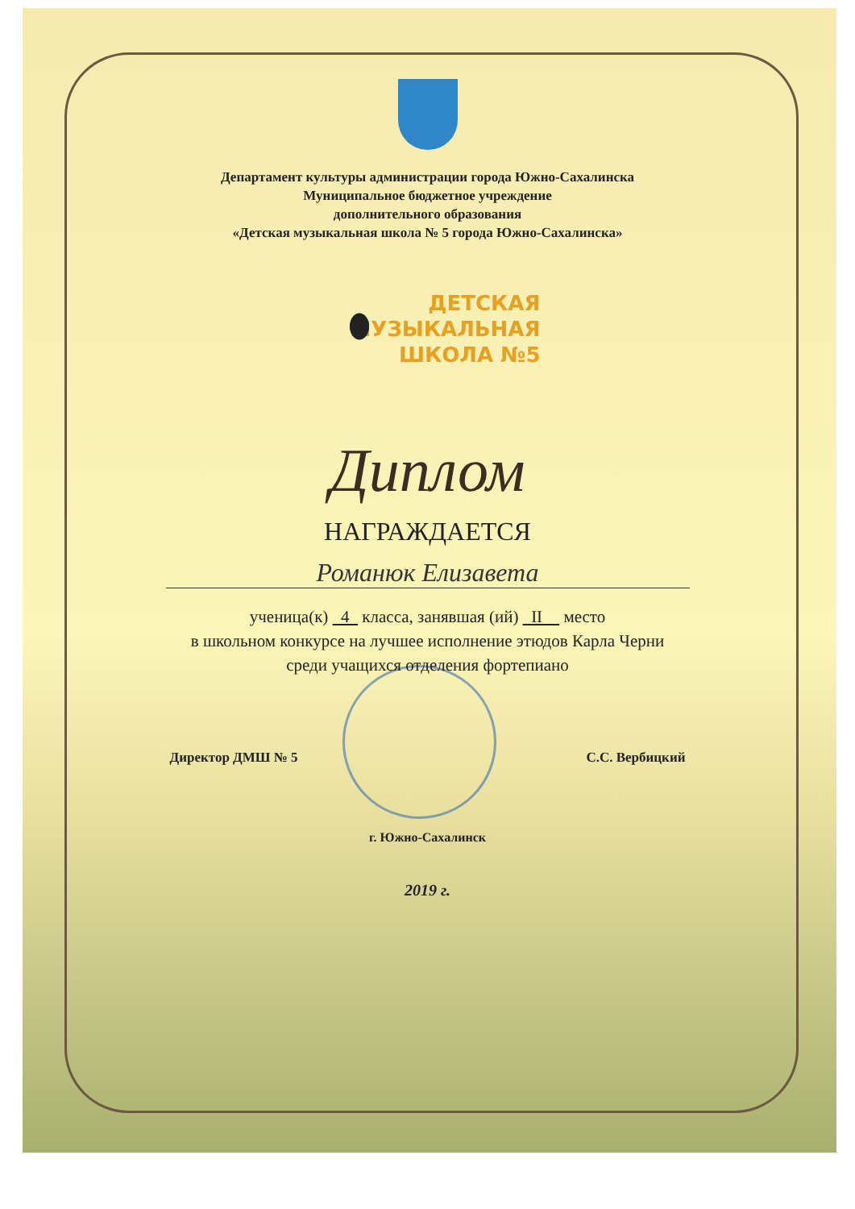Департамент культуры администрации города Южно-Сахалинска
Муниципальное бюджетное учреждение
дополнительного образования
«Детская музыкальная школа № 5 города Южно-Сахалинска»
ДЕТСКАЯ
МУЗЫКАЛЬНАЯ
ШКОЛА №5
Диплом
НАГРАЖДАЕТСЯ
Романюк Елизавета
ученица(к) 4 класса, занявшая (ий) II место
в школьном конкурсе на лучшее исполнение этюдов Карла Черни
среди учащихся отделения фортепиано
Директор ДМШ № 5 С.С. Вербицкий
г. Южно-Сахалинск
2019 г.